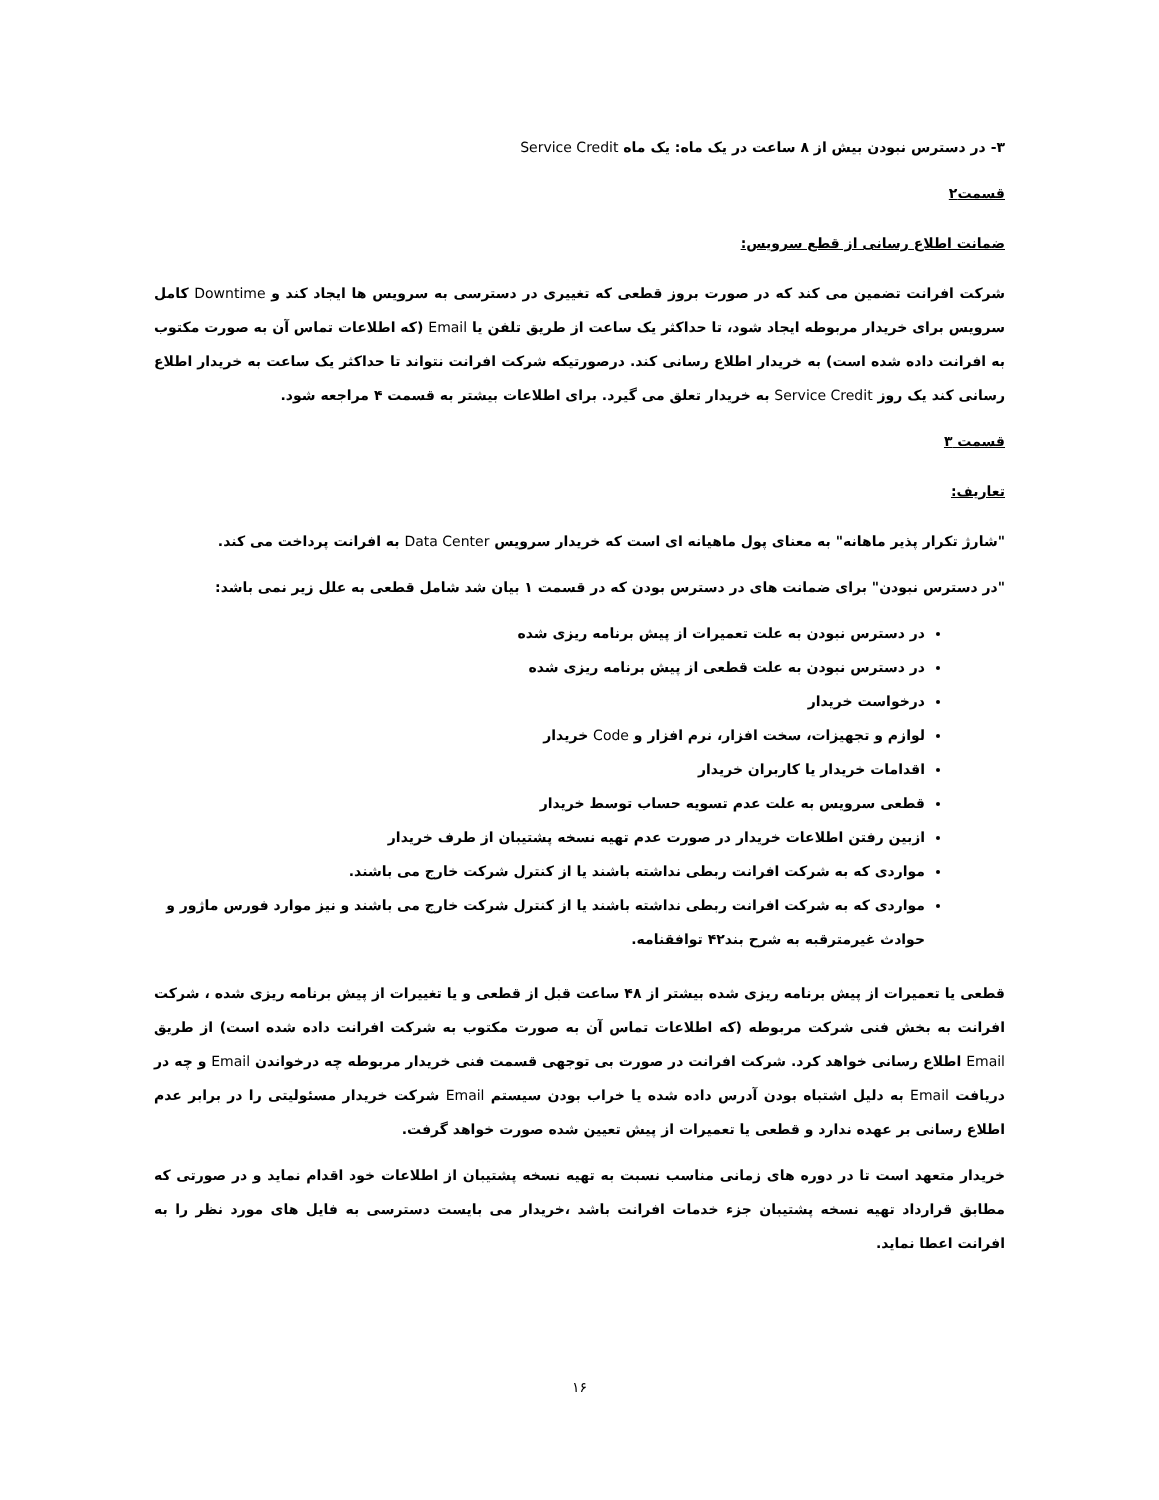۳- در دسترس نبودن بیش از ۸ ساعت در یک ماه: یک ماه Service Credit
قسمت۲
ضمانت اطلاع رسانی از قطع سرویس:
شرکت افرانت تضمین می کند که در صورت بروز قطعی که تغییری در دسترسی به سرویس ها ایجاد کند و Downtime کامل سرویس برای خریدار مربوطه ایجاد شود، تا حداکثر یک ساعت از طریق تلفن یا Email (که اطلاعات تماس آن به صورت مکتوب به افرانت داده شده است) به خریدار اطلاع رسانی کند. درصورتیکه شرکت افرانت نتواند تا حداکثر یک ساعت به خریدار اطلاع رسانی کند یک روز Service Credit به خریدار تعلق می گیرد. برای اطلاعات بیشتر به قسمت ۴ مراجعه شود.
قسمت ۳
تعاریف:
"شارژ تکرار پذیر ماهانه" به معنای پول ماهیانه ای است که خریدار سرویس Data Center به افرانت پرداخت می کند.
"در دسترس نبودن" برای ضمانت های در دسترس بودن که در قسمت ۱ بیان شد شامل قطعی به علل زیر نمی باشد:
در دسترس نبودن به علت تعمیرات از پیش برنامه ریزی شده
در دسترس نبودن به علت قطعی از پیش برنامه ریزی شده
درخواست خریدار
لوازم و تجهیزات، سخت افزار، نرم افزار و Code خریدار
اقدامات خریدار یا کاربران خریدار
قطعی سرویس به علت عدم تسویه حساب توسط خریدار
ازبین رفتن اطلاعات خریدار در صورت عدم تهیه نسخه پشتیبان از طرف خریدار
مواردی که به شرکت افرانت ربطی نداشته باشند یا از کنترل شرکت خارج می باشند.
مواردی که به شرکت افرانت ربطی نداشته باشند یا از کنترل شرکت خارج می باشند و نیز موارد فورس ماژور و حوادث غیرمترقبه به شرح بند۴۲ توافقنامه.
قطعی یا تعمیرات از پیش برنامه ریزی شده بیشتر از ۴۸ ساعت قبل از قطعی و یا تغییرات از پیش برنامه ریزی شده ، شرکت افرانت به بخش فنی شرکت مربوطه (که اطلاعات تماس آن به صورت مکتوب به شرکت افرانت داده شده است) از طریق Email اطلاع رسانی خواهد کرد. شرکت افرانت در صورت بی توجهی قسمت فنی خریدار مربوطه چه درخواندن Email و چه در دریافت Email به دلیل اشتباه بودن آدرس داده شده یا خراب بودن سیستم Email شرکت خریدار مسئولیتی را در برابر عدم اطلاع رسانی بر عهده ندارد و قطعی یا تعمیرات از پیش تعیین شده صورت خواهد گرفت.
خریدار متعهد است تا در دوره های زمانی مناسب نسبت به تهیه نسخه پشتیبان از اطلاعات خود اقدام نماید و در صورتی که مطابق قرارداد تهیه نسخه پشتیبان جزء خدمات افرانت باشد ،خریدار می بایست دسترسی به فایل های مورد نظر را به افرانت اعطا نماید.
۱۶